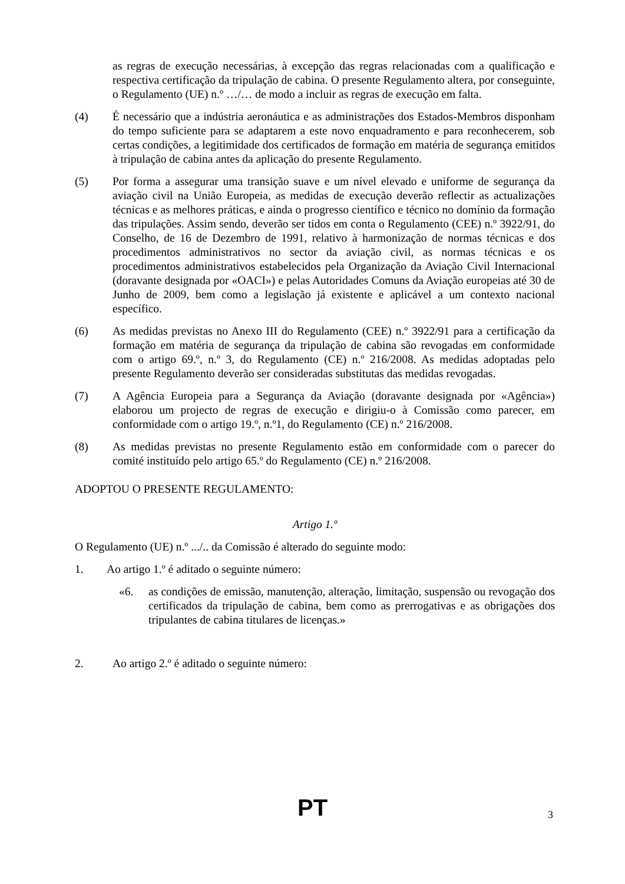as regras de execução necessárias, à excepção das regras relacionadas com a qualificação e respectiva certificação da tripulação de cabina. O presente Regulamento altera, por conseguinte, o Regulamento (UE) n.º …/… de modo a incluir as regras de execução em falta.
(4) É necessário que a indústria aeronáutica e as administrações dos Estados-Membros disponham do tempo suficiente para se adaptarem a este novo enquadramento e para reconhecerem, sob certas condições, a legitimidade dos certificados de formação em matéria de segurança emitidos à tripulação de cabina antes da aplicação do presente Regulamento.
(5) Por forma a assegurar uma transição suave e um nível elevado e uniforme de segurança da aviação civil na União Europeia, as medidas de execução deverão reflectir as actualizações técnicas e as melhores práticas, e ainda o progresso científico e técnico no domínio da formação das tripulações. Assim sendo, deverão ser tidos em conta o Regulamento (CEE) n.º 3922/91, do Conselho, de 16 de Dezembro de 1991, relativo à harmonização de normas técnicas e dos procedimentos administrativos no sector da aviação civil, as normas técnicas e os procedimentos administrativos estabelecidos pela Organização da Aviação Civil Internacional (doravante designada por «OACI») e pelas Autoridades Comuns da Aviação europeias até 30 de Junho de 2009, bem como a legislação já existente e aplicável a um contexto nacional específico.
(6) As medidas previstas no Anexo III do Regulamento (CEE) n.º 3922/91 para a certificação da formação em matéria de segurança da tripulação de cabina são revogadas em conformidade com o artigo 69.º, n.º 3, do Regulamento (CE) n.º 216/2008. As medidas adoptadas pelo presente Regulamento deverão ser consideradas substitutas das medidas revogadas.
(7) A Agência Europeia para a Segurança da Aviação (doravante designada por «Agência») elaborou um projecto de regras de execução e dirigiu-o à Comissão como parecer, em conformidade com o artigo 19.º, n.º1, do Regulamento (CE) n.º 216/2008.
(8) As medidas previstas no presente Regulamento estão em conformidade com o parecer do comité instituído pelo artigo 65.º do Regulamento (CE) n.º 216/2008.
ADOPTOU O PRESENTE REGULAMENTO:
Artigo 1.º
O Regulamento (UE) n.º .../.. da Comissão é alterado do seguinte modo:
1. Ao artigo 1.º é aditado o seguinte número:
«6. as condições de emissão, manutenção, alteração, limitação, suspensão ou revogação dos certificados da tripulação de cabina, bem como as prerrogativas e as obrigações dos tripulantes de cabina titulares de licenças.»
2. Ao artigo 2.º é aditado o seguinte número:
PT 3